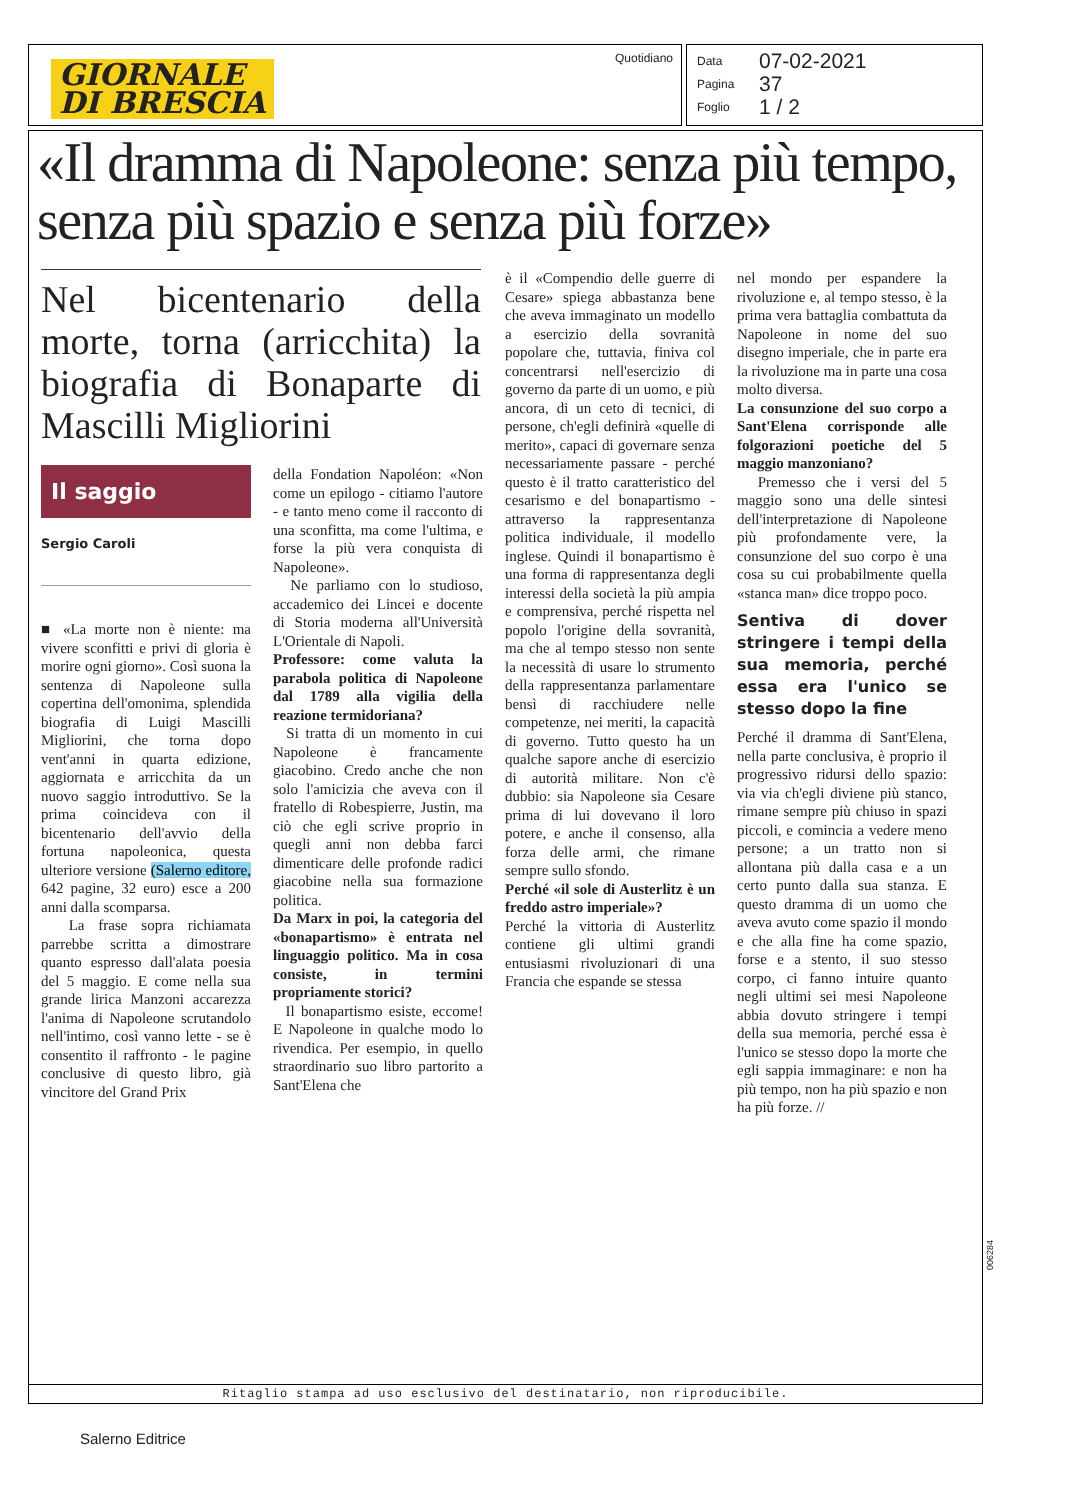GIORNALE
DI BRESCIA
Quotidiano
Data 07-02-2021
Pagina 37
Foglio 1 / 2
«Il dramma di Napoleone: senza più tempo, senza più spazio e senza più forze»
Nel bicentenario della morte, torna (arricchita) la biografia di Bonaparte di Mascilli Migliorini
Il saggio
Sergio Caroli
■ «La morte non è niente: ma vivere sconfitti e privi di gloria è morire ogni giorno». Così suona la sentenza di Napoleone sulla copertina dell'omonima, splendida biografia di Luigi Mascilli Migliorini, che torna dopo vent'anni in quarta edizione, aggiornata e arricchita da un nuovo saggio introduttivo. Se la prima coincideva con il bicentenario dell'avvio della fortuna napoleonica, questa ulteriore versione (Salerno editore, 642 pagine, 32 euro) esce a 200 anni dalla scomparsa.
La frase sopra richiamata parrebbe scritta a dimostrare quanto espresso dall'alata poesia del 5 maggio. E come nella sua grande lirica Manzoni accarezza l'anima di Napoleone scrutandolo nell'intimo, così vanno lette - se è consentito il raffronto - le pagine conclusive di questo libro, già vincitore del Grand Prix
della Fondation Napoléon: «Non come un epilogo - citiamo l'autore - e tanto meno come il racconto di una sconfitta, ma come l'ultima, e forse la più vera conquista di Napoleone».
Ne parliamo con lo studioso, accademico dei Lincei e docente di Storia moderna all'Università L'Orientale di Napoli.
Professore: come valuta la parabola politica di Napoleone dal 1789 alla vigilia della reazione termidoriana?
Si tratta di un momento in cui Napoleone è francamente giacobino. Credo anche che non solo l'amicizia che aveva con il fratello di Robespierre, Justin, ma ciò che egli scrive proprio in quegli anni non debba farci dimenticare delle profonde radici giacobine nella sua formazione politica.
Da Marx in poi, la categoria del «bonapartismo» è entrata nel linguaggio politico. Ma in cosa consiste, in termini propriamente storici?
Il bonapartismo esiste, eccome! E Napoleone in qualche modo lo rivendica. Per esempio, in quello straordinario suo libro partorito a Sant'Elena che
è il «Compendio delle guerre di Cesare» spiega abbastanza bene che aveva immaginato un modello a esercizio della sovranità popolare che, tuttavia, finiva col concentrarsi nell'esercizio di governo da parte di un uomo, e più ancora, di un ceto di tecnici, di persone, ch'egli definirà «quelle di merito», capaci di governare senza necessariamente passare - perché questo è il tratto caratteristico del cesarismo e del bonapartismo - attraverso la rappresentanza politica individuale, il modello inglese. Quindi il bonapartismo è una forma di rappresentanza degli interessi della società la più ampia e comprensiva, perché rispetta nel popolo l'origine della sovranità, ma che al tempo stesso non sente la necessità di usare lo strumento della rappresentanza parlamentare bensì di racchiudere nelle competenze, nei meriti, la capacità di governo. Tutto questo ha un qualche sapore anche di esercizio di autorità militare. Non c'è dubbio: sia Napoleone sia Cesare prima di lui dovevano il loro potere, e anche il consenso, alla forza delle armi, che rimane sempre sullo sfondo.
Perché «il sole di Austerlitz è un freddo astro imperiale»?
Perché la vittoria di Austerlitz contiene gli ultimi grandi entusiasmi rivoluzionari di una Francia che espande se stessa
nel mondo per espandere la rivoluzione e, al tempo stesso, è la prima vera battaglia combattuta da Napoleone in nome del suo disegno imperiale, che in parte era la rivoluzione ma in parte una cosa molto diversa.
La consunzione del suo corpo a Sant'Elena corrisponde alle folgorazioni poetiche del 5 maggio manzoniano?
Premesso che i versi del 5 maggio sono una delle sintesi dell'interpretazione di Napoleone più profondamente vere, la consunzione del suo corpo è una cosa su cui probabilmente quella «stanca man» dice troppo poco.
Sentiva di dover stringere i tempi della sua memoria, perché essa era l'unico se stesso dopo la fine
Perché il dramma di Sant'Elena, nella parte conclusiva, è proprio il progressivo ridursi dello spazio: via via ch'egli diviene più stanco, rimane sempre più chiuso in spazi piccoli, e comincia a vedere meno persone; a un tratto non si allontana più dalla casa e a un certo punto dalla sua stanza. E questo dramma di un uomo che aveva avuto come spazio il mondo e che alla fine ha come spazio, forse e a stento, il suo stesso corpo, ci fanno intuire quanto negli ultimi sei mesi Napoleone abbia dovuto stringere i tempi della sua memoria, perché essa è l'unico se stesso dopo la morte che egli sappia immaginare: e non ha più tempo, non ha più spazio e non ha più forze. //
Ritaglio stampa ad uso esclusivo del destinatario, non riproducibile.
006284
Salerno Editrice